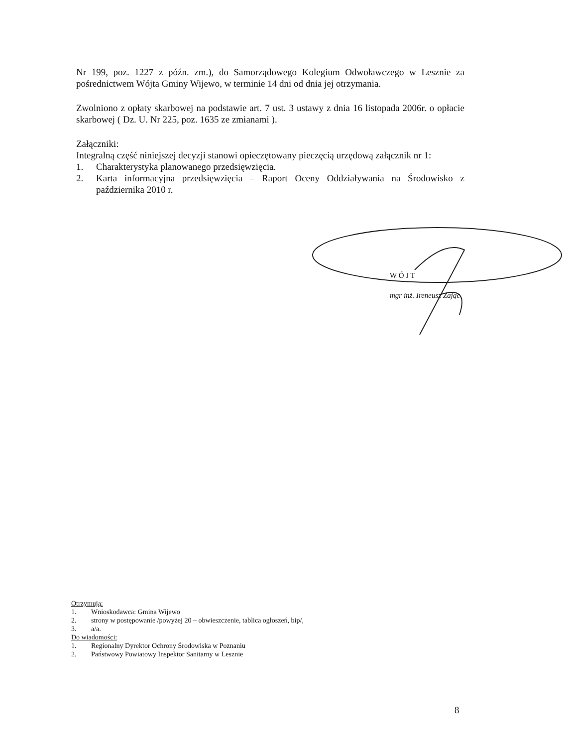Nr 199, poz. 1227 z późn. zm.), do Samorządowego Kolegium Odwoławczego w Lesznie za pośrednictwem Wójta Gminy Wijewo, w terminie 14 dni od dnia jej otrzymania.
Zwolniono z opłaty skarbowej na podstawie art. 7 ust. 3 ustawy z dnia 16 listopada 2006r. o opłacie skarbowej ( Dz. U. Nr 225, poz. 1635 ze zmianami ).
Załączniki:
Integralną część niniejszej decyzji stanowi opieczętowany pieczęcią urzędową załącznik nr 1:
1. Charakterystyka planowanego przedsięwzięcia.
2. Karta informacyjna przedsięwzięcia – Raport Oceny Oddziaływania na Środowisko z października 2010 r.
W Ó J T
mgr inż. Ireneusz Zając
Otrzymują:
1. Wnioskodawca: Gmina Wijewo
2. strony w postępowanie /powyżej 20 – obwieszczenie, tablica ogłoszeń, bip/,
3. a/a.
Do wiadomości:
1. Regionalny Dyrektor Ochrony Środowiska w Poznaniu
2. Państwowy Powiatowy Inspektor Sanitarny w Lesznie
8